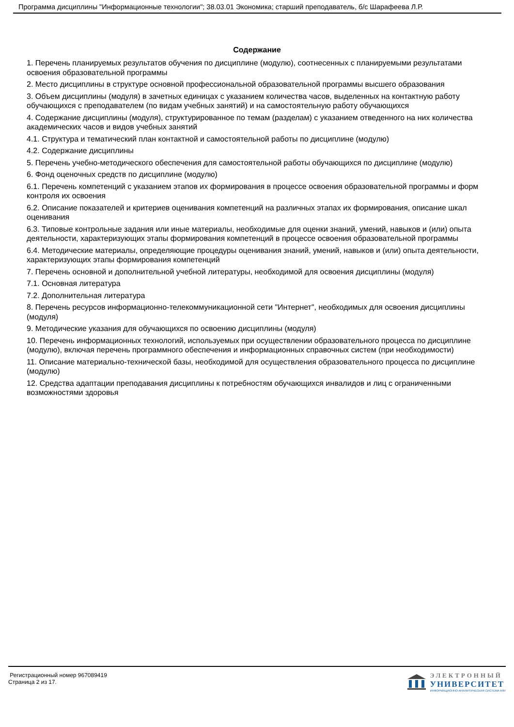Программа дисциплины "Информационные технологии"; 38.03.01 Экономика; старший преподаватель, б/с Шарафеева Л.Р.
Содержание
1. Перечень планируемых результатов обучения по дисциплине (модулю), соотнесенных с планируемыми результатами освоения образовательной программы
2. Место дисциплины в структуре основной профессиональной образовательной программы высшего образования
3. Объем дисциплины (модуля) в зачетных единицах с указанием количества часов, выделенных на контактную работу обучающихся с преподавателем (по видам учебных занятий) и на самостоятельную работу обучающихся
4. Содержание дисциплины (модуля), структурированное по темам (разделам) с указанием отведенного на них количества академических часов и видов учебных занятий
4.1. Структура и тематический план контактной и самостоятельной работы по дисциплине (модулю)
4.2. Содержание дисциплины
5. Перечень учебно-методического обеспечения для самостоятельной работы обучающихся по дисциплине (модулю)
6. Фонд оценочных средств по дисциплине (модулю)
6.1. Перечень компетенций с указанием этапов их формирования в процессе освоения образовательной программы и форм контроля их освоения
6.2. Описание показателей и критериев оценивания компетенций на различных этапах их формирования, описание шкал оценивания
6.3. Типовые контрольные задания или иные материалы, необходимые для оценки знаний, умений, навыков и (или) опыта деятельности, характеризующих этапы формирования компетенций в процессе освоения образовательной программы
6.4. Методические материалы, определяющие процедуры оценивания знаний, умений, навыков и (или) опыта деятельности, характеризующих этапы формирования компетенций
7. Перечень основной и дополнительной учебной литературы, необходимой для освоения дисциплины (модуля)
7.1. Основная литература
7.2. Дополнительная литература
8. Перечень ресурсов информационно-телекоммуникационной сети "Интернет", необходимых для освоения дисциплины (модуля)
9. Методические указания для обучающихся по освоению дисциплины (модуля)
10. Перечень информационных технологий, используемых при осуществлении образовательного процесса по дисциплине (модулю), включая перечень программного обеспечения и информационных справочных систем (при необходимости)
11. Описание материально-технической базы, необходимой для осуществления образовательного процесса по дисциплине (модулю)
12. Средства адаптации преподавания дисциплины к потребностям обучающихся инвалидов и лиц с ограниченными возможностями здоровья
Регистрационный номер 967089419
Страница 2 из 17.
ЭЛЕКТРОННЫЙ
УНИВЕРСИТЕТ
ИНФОРМАЦИОННО-АНАЛИТИЧЕСКАЯ СИСТЕМА КФУ